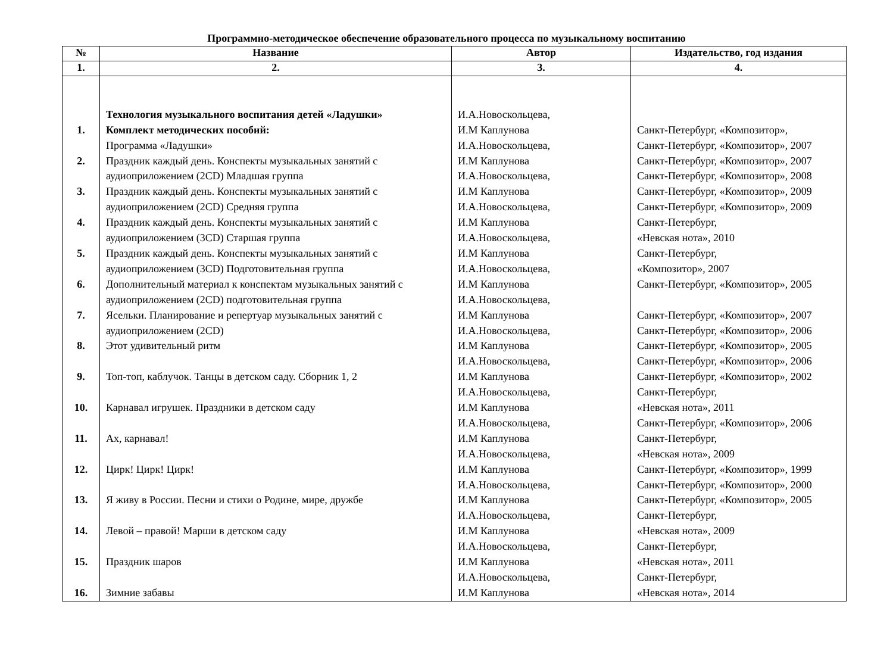Программно-методическое обеспечение образовательного процесса по музыкальному воспитанию
| № | Название | Автор | Издательство, год издания |
| --- | --- | --- | --- |
| 1. | 2. | 3. | 4. |
| 1. 2. 3. 4. 5. 6. 7. 8. 9. 10. 11. 12. 13. 14. 15. 16. | Технология музыкального воспитания детей «Ладушки» Комплект методических пособий: Программа «Ладушки» Праздник каждый день. Конспекты музыкальных занятий с аудиоприложением (2CD) Младшая группа Праздник каждый день. Конспекты музыкальных занятий с аудиоприложением (2CD) Средняя группа Праздник каждый день. Конспекты музыкальных занятий с аудиоприложением (3CD) Старшая группа Праздник каждый день. Конспекты музыкальных занятий с аудиоприложением (3CD) Подготовительная группа Дополнительный материал к конспектам музыкальных занятий с аудиоприложением (2CD) подготовительная группа Ясельки. Планирование и репертуар музыкальных занятий с аудиоприложением (2CD) Этот удивительный ритм Топ-топ, каблучок. Танцы в детском саду. Сборник 1, 2 Карнавал игрушек. Праздники в детском саду Ах, карнавал! Цирк! Цирк! Цирк! Я живу в России. Песни и стихи о Родине, мире, дружбе Левой – правой! Марши в детском саду Праздник шаров Зимние забавы | И.А.Новоскольцева, И.М Каплунова И.А.Новоскольцева, И.М Каплунова И.А.Новоскольцева, И.М Каплунова И.А.Новоскольцева, И.М Каплунова И.А.Новоскольцева, И.М Каплунова И.А.Новоскольцева, И.М Каплунова И.А.Новоскольцева, И.М Каплунова И.А.Новоскольцева, И.М Каплунова И.А.Новоскольцева, И.М Каплунова И.А.Новоскольцева, И.М Каплунова И.А.Новоскольцева, И.М Каплунова И.А.Новоскольцева, И.М Каплунова И.А.Новоскольцева, И.М Каплунова И.А.Новоскольцева, И.М Каплунова И.А.Новоскольцева, И.М Каплунова И.А.Новоскольцева, И.М Каплунова | Санкт-Петербург, «Композитор», Санкт-Петербург, «Композитор», 2007 Санкт-Петербург, «Композитор», 2007 Санкт-Петербург, «Композитор», 2008 Санкт-Петербург, «Композитор», 2009 Санкт-Петербург, «Композитор», 2009 Санкт-Петербург, «Невская нота», 2010 Санкт-Петербург, «Композитор», 2007 Санкт-Петербург, «Композитор», 2005 Санкт-Петербург, «Композитор», 2007 Санкт-Петербург, «Композитор», 2006 Санкт-Петербург, «Композитор», 2005 Санкт-Петербург, «Композитор», 2006 Санкт-Петербург, «Композитор», 2002 Санкт-Петербург, «Невская нота», 2011 Санкт-Петербург, «Композитор», 2006 Санкт-Петербург, «Невская нота», 2009 Санкт-Петербург, «Композитор», 1999 Санкт-Петербург, «Композитор», 2000 Санкт-Петербург, «Композитор», 2005 Санкт-Петербург, «Невская нота», 2009 Санкт-Петербург, «Невская нота», 2011 Санкт-Петербург, «Невская нота», 2014 |